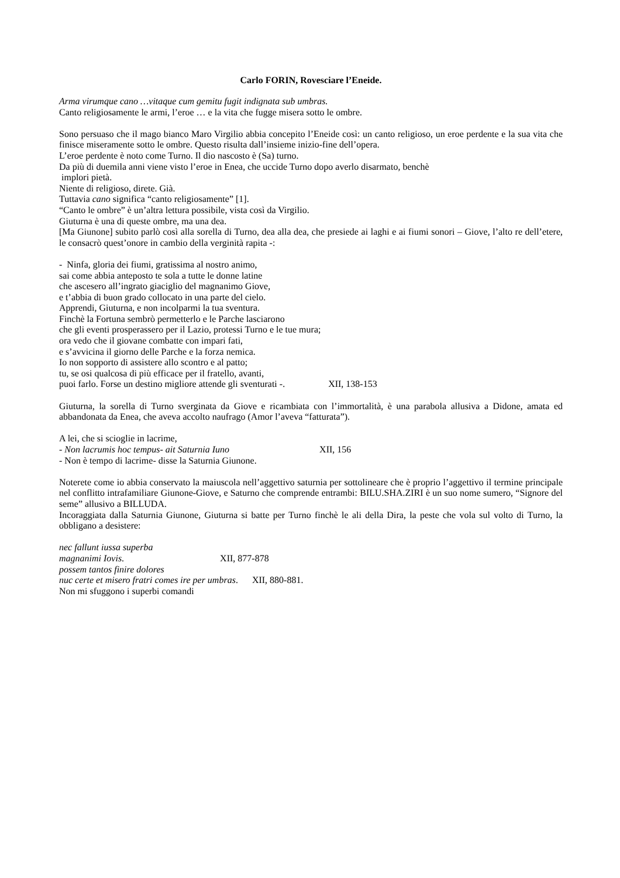Carlo FORIN, Rovesciare l’Eneide.
Arma virumque cano …vitaque cum gemitu fugit indignata sub umbras.
Canto religiosamente le armi, l’eroe … e la vita che fugge misera sotto le ombre.
Sono persuaso che il mago bianco Maro Virgilio abbia concepito l’Eneide così: un canto religioso, un eroe perdente e la sua vita che finisce miseramente sotto le ombre. Questo risulta dall’insieme inizio-fine dell’opera.
L’eroe perdente è noto come Turno. Il dio nascosto è (Sa) turno.
Da più di duemila anni viene visto l’eroe in Enea, che uccide Turno dopo averlo disarmato, benchè
implori pietà.
Niente di religioso, direte. Già.
Tuttavia cano significa “canto religiosamente” [1].
“Canto le ombre” è un’altra lettura possibile, vista così da Virgilio.
Giuturna è una di queste ombre, ma una dea.
[Ma Giunone] subito parlò così alla sorella di Turno, dea alla dea, che presiede ai laghi e ai fiumi sonori – Giove, l’alto re dell’etere, le consacrò quest’onore in cambio della verginità rapita -:
- Ninfa, gloria dei fiumi, gratissima al nostro animo,
sai come abbia anteposto te sola a tutte le donne latine
che ascesero all’ingrato giaciglio del magnanimo Giove,
e t’abbia di buon grado collocato in una parte del cielo.
Apprendi, Giuturna, e non incolparmi la tua sventura.
Finchè la Fortuna sembrò permetterlo e le Parche lasciarono
che gli eventi prosperassero per il Lazio, protessi Turno e le tue mura;
ora vedo che il giovane combatte con impari fati,
e s’avvicina il giorno delle Parche e la forza nemica.
Io non sopporto di assistere allo scontro e al patto;
tu, se osi qualcosa di più efficace per il fratello, avanti,
puoi farlo. Forse un destino migliore attende gli sventurati -. XII, 138-153
Giuturna, la sorella di Turno sverginata da Giove e ricambiata con l’immortalità, è una parabola allusiva a Didone, amata ed abbandonata da Enea, che aveva accolto naufrago (Amor l’aveva “fatturata”).
A lei, che si scioglie in lacrime,
- Non lacrumis hoc tempus- ait Saturnia Iuno XII, 156
- Non è tempo di lacrime- disse la Saturnia Giunone.
Noterete come io abbia conservato la maiuscola nell’aggettivo saturnia per sottolineare che è proprio l’aggettivo il termine principale nel conflitto intrafamiliare Giunone-Giove, e Saturno che comprende entrambi: BILU.SHA.ZIRI è un suo nome sumero, “Signore del seme” allusivo a BILLUDA.
Incoraggiata dalla Saturnia Giunone, Giuturna si batte per Turno finchè le ali della Dira, la peste che vola sul volto di Turno, la obbligano a desistere:
nec fallunt iussa superba
magnanimi Iovis. XII, 877-878
possem tantos finire dolores
nuc certe et misero fratri comes ire per umbras. XII, 880-881.
Non mi sfuggono i superbi comandi